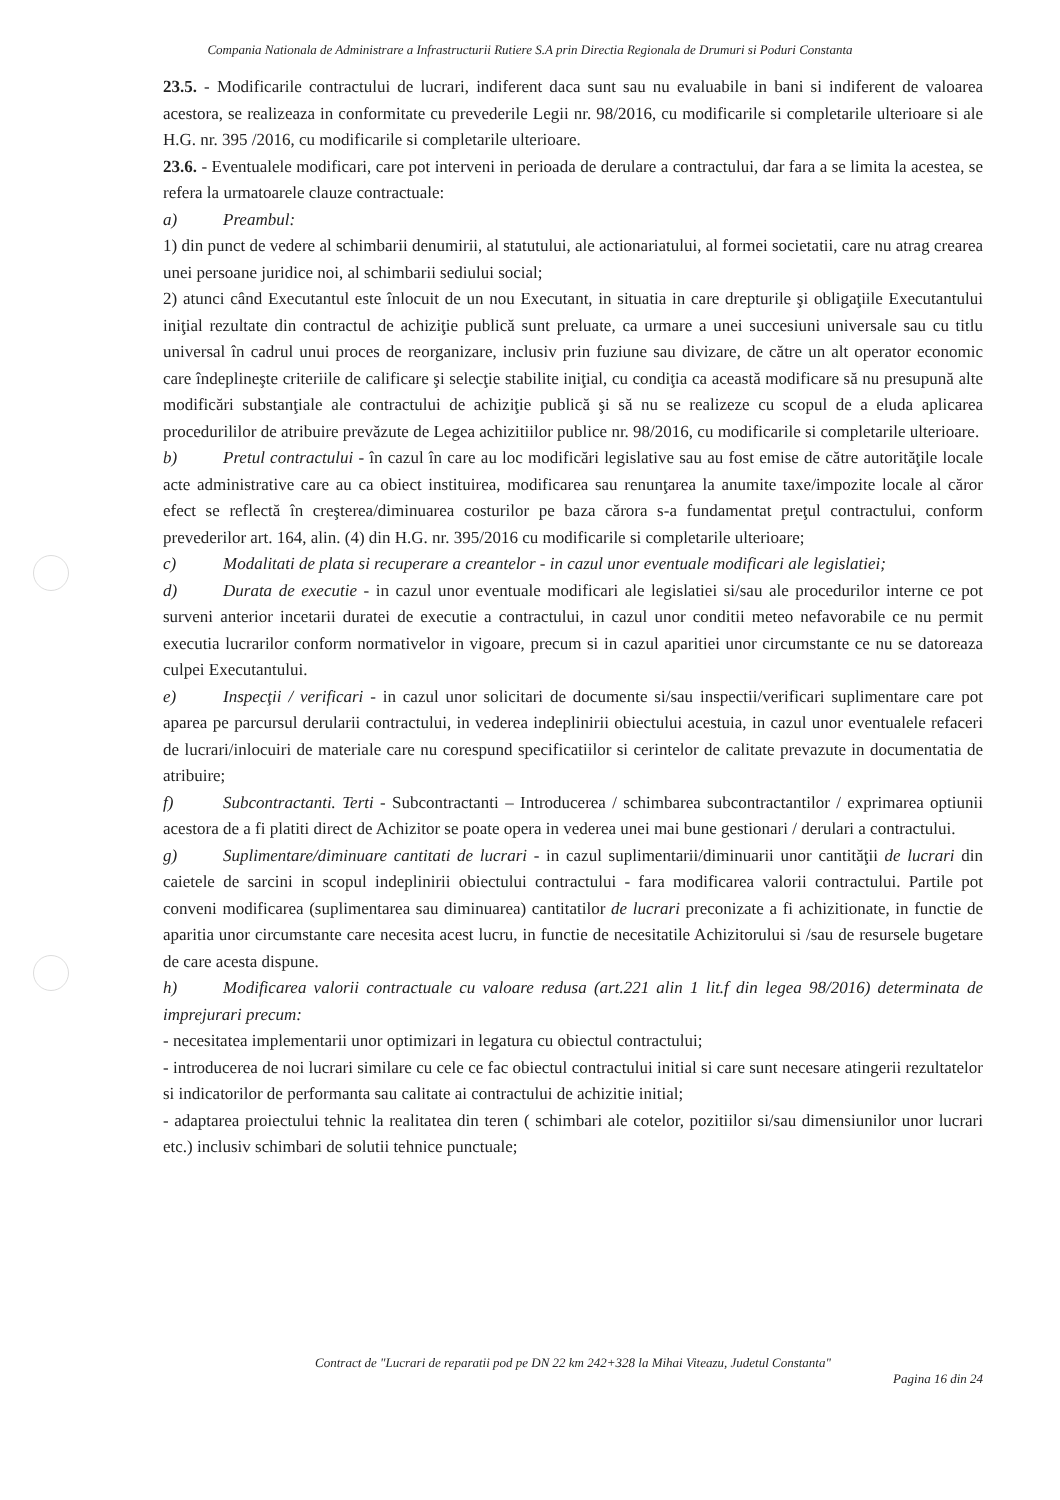Compania Nationala de Administrare a Infrastructurii Rutiere S.A prin Directia Regionala de Drumuri si Poduri Constanta
23.5. - Modificarile contractului de lucrari, indiferent daca sunt sau nu evaluabile in bani si indiferent de valoarea acestora, se realizeaza in conformitate cu prevederile Legii nr. 98/2016, cu modificarile si completarile ulterioare si ale H.G. nr. 395 /2016, cu modificarile si completarile ulterioare.
23.6. - Eventualele modificari, care pot interveni in perioada de derulare a contractului, dar fara a se limita la acestea, se refera la urmatoarele clauze contractuale:
a) Preambul:
1) din punct de vedere al schimbarii denumirii, al statutului, ale actionariatului, al formei societatii, care nu atrag crearea unei persoane juridice noi, al schimbarii sediului social;
2) atunci când Executantul este înlocuit de un nou Executant, in situatia in care drepturile şi obligaţiile Executantului iniţial rezultate din contractul de achiziţie publică sunt preluate, ca urmare a unei succesiuni universale sau cu titlu universal în cadrul unui proces de reorganizare, inclusiv prin fuziune sau divizare, de către un alt operator economic care îndeplineşte criteriile de calificare şi selecţie stabilite iniţial, cu condiţia ca această modificare să nu presupună alte modificări substanţiale ale contractului de achiziţie publică şi să nu se realizeze cu scopul de a eluda aplicarea procedurililor de atribuire prevăzute de Legea achizitiilor publice nr. 98/2016, cu modificarile si completarile ulterioare.
b) Pretul contractului - în cazul în care au loc modificări legislative sau au fost emise de către autorităţile locale acte administrative care au ca obiect instituirea, modificarea sau renunţarea la anumite taxe/impozite locale al căror efect se reflectă în creşterea/diminuarea costurilor pe baza cărora s-a fundamentat preţul contractului, conform prevederilor art. 164, alin. (4) din H.G. nr. 395/2016 cu modificarile si completarile ulterioare;
c) Modalitati de plata si recuperare a creantelor - in cazul unor eventuale modificari ale legislatiei;
d) Durata de executie - in cazul unor eventuale modificari ale legislatiei si/sau ale procedurilor interne ce pot surveni anterior incetarii duratei de executie a contractului, in cazul unor conditii meteo nefavorabile ce nu permit executia lucrarilor conform normativelor in vigoare, precum si in cazul aparitiei unor circumstante ce nu se datoreaza culpei Executantului.
e) Inspecţii / verificari - in cazul unor solicitari de documente si/sau inspectii/verificari suplimentare care pot aparea pe parcursul derularii contractului, in vederea indeplinirii obiectului acestuia, in cazul unor eventualele refaceri de lucrari/inlocuiri de materiale care nu corespund specificatiilor si cerintelor de calitate prevazute in documentatia de atribuire;
f) Subcontractanti. Terti - Subcontractanti – Introducerea / schimbarea subcontractantilor / exprimarea optiunii acestora de a fi platiti direct de Achizitor se poate opera in vederea unei mai bune gestionari / derulari a contractului.
g) Suplimentare/diminuare cantitati de lucrari - in cazul suplimentarii/diminuarii unor cantităţii de lucrari din caietele de sarcini in scopul indeplinirii obiectului contractului - fara modificarea valorii contractului. Partile pot conveni modificarea (suplimentarea sau diminuarea) cantitatilor de lucrari preconizate a fi achizitionate, in functie de aparitia unor circumstante care necesita acest lucru, in functie de necesitatile Achizitorului si /sau de resursele bugetare de care acesta dispune.
h) Modificarea valorii contractuale cu valoare redusa (art.221 alin 1 lit.f din legea 98/2016) determinata de imprejurari precum:
- necesitatea implementarii unor optimizari in legatura cu obiectul contractului;
- introducerea de noi lucrari similare cu cele ce fac obiectul contractului initial si care sunt necesare atingerii rezultatelor si indicatorilor de performanta sau calitate ai contractului de achizitie initial;
- adaptarea proiectului tehnic la realitatea din teren ( schimbari ale cotelor, pozitiilor si/sau dimensiunilor unor lucrari etc.) inclusiv schimbari de solutii tehnice punctuale;
Contract de "Lucrari de reparatii pod pe DN 22 km 242+328 la Mihai Viteazu, Judetul Constanta"
Pagina 16 din 24